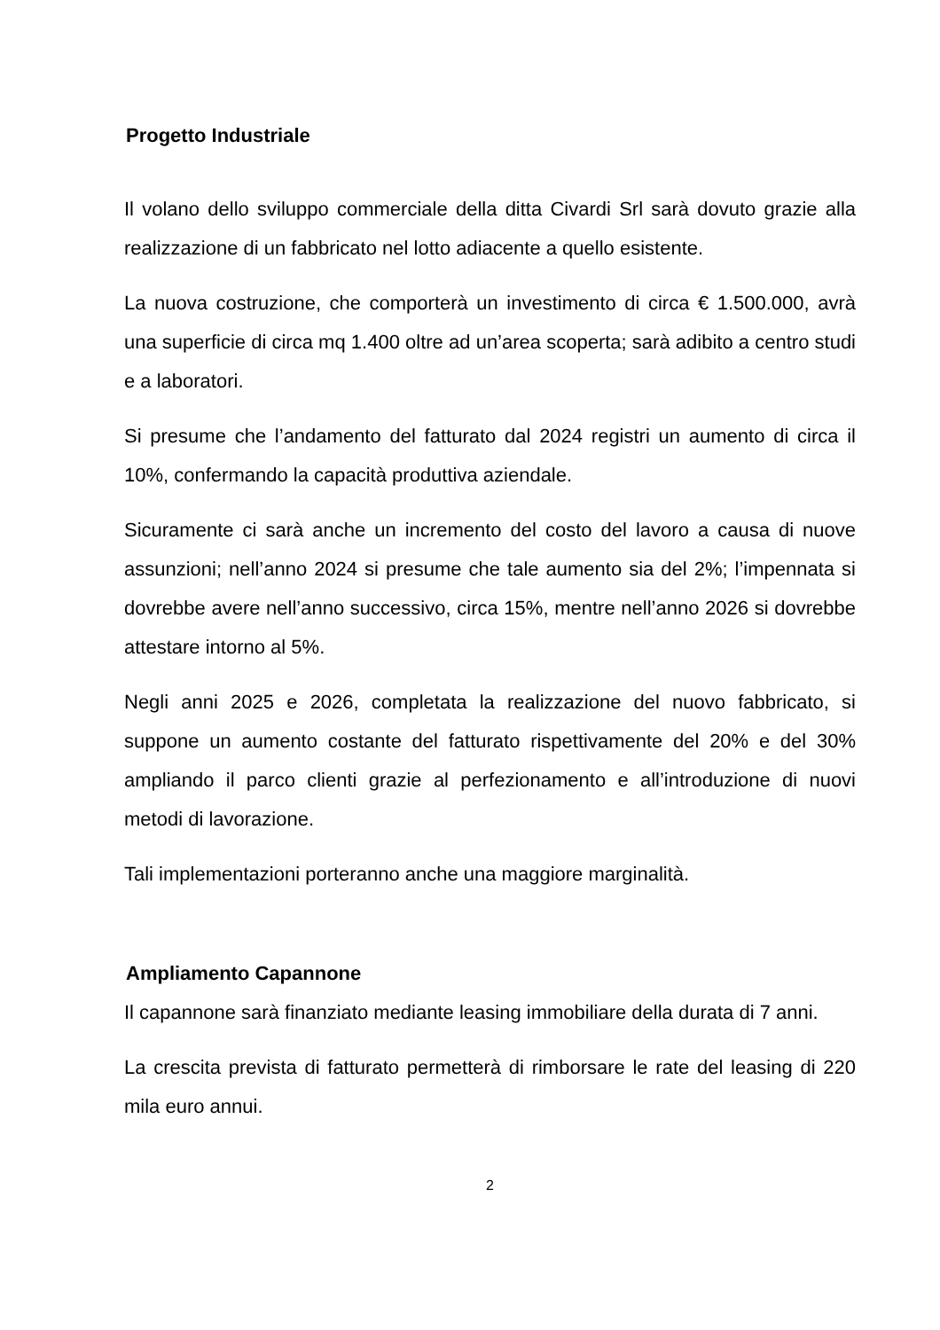Progetto Industriale
Il volano dello sviluppo commerciale della ditta Civardi Srl sarà dovuto grazie alla realizzazione di un fabbricato nel lotto adiacente a quello esistente.
La nuova costruzione, che comporterà un investimento di circa € 1.500.000, avrà una superficie di circa mq 1.400 oltre ad un’area scoperta; sarà adibito a centro studi e a laboratori.
Si presume che l’andamento del fatturato dal 2024 registri un aumento di circa il 10%, confermando la capacità produttiva aziendale.
Sicuramente ci sarà anche un incremento del costo del lavoro a causa di nuove assunzioni; nell’anno 2024 si presume che tale aumento sia del 2%; l’impennata si dovrebbe avere nell’anno successivo, circa 15%, mentre nell’anno 2026 si dovrebbe attestare intorno al 5%.
Negli anni 2025 e 2026, completata la realizzazione del nuovo fabbricato, si suppone un aumento costante del fatturato rispettivamente del 20% e del 30% ampliando il parco clienti grazie al perfezionamento e all’introduzione di nuovi metodi di lavorazione.
Tali implementazioni porteranno anche una maggiore marginalità.
Ampliamento Capannone
Il capannone sarà finanziato mediante leasing immobiliare della durata di 7 anni.
La crescita prevista di fatturato permetterà di rimborsare le rate del leasing di 220 mila euro annui.
2